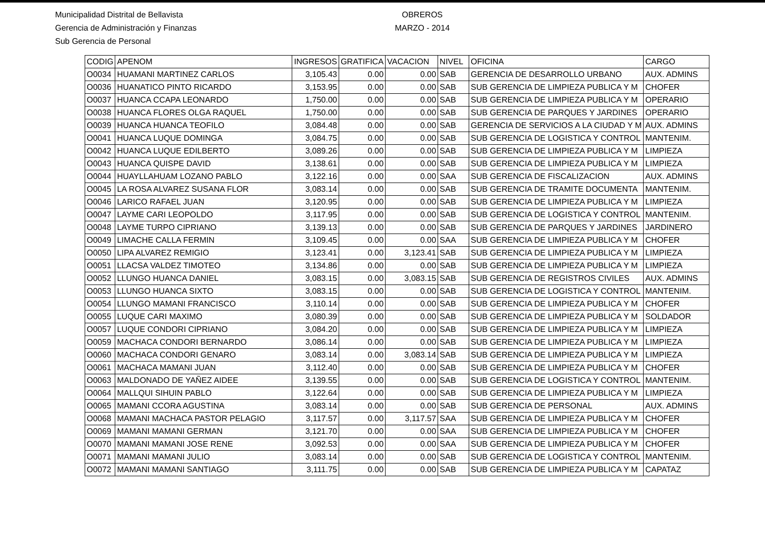Municipalidad Distrital de Bellavista
Gerencia de Administración y Finanzas
Sub Gerencia de Personal
OBREROS
MARZO - 2014
| CODIG | APENOM | INGRESOS | GRATIFICA | VACACION | NIVEL | OFICINA | CARGO |
| --- | --- | --- | --- | --- | --- | --- | --- |
| O0034 | HUAMANI MARTINEZ CARLOS | 3,105.43 | 0.00 | 0.00 | SAB | GERENCIA DE DESARROLLO URBANO | AUX. ADMINS |
| O0036 | HUANATICO PINTO RICARDO | 3,153.95 | 0.00 | 0.00 | SAB | SUB GERENCIA DE LIMPIEZA PUBLICA Y M | CHOFER |
| O0037 | HUANCA CCAPA LEONARDO | 1,750.00 | 0.00 | 0.00 | SAB | SUB GERENCIA DE LIMPIEZA PUBLICA Y M | OPERARIO |
| O0038 | HUANCA FLORES OLGA RAQUEL | 1,750.00 | 0.00 | 0.00 | SAB | SUB GERENCIA DE PARQUES Y JARDINES | OPERARIO |
| O0039 | HUANCA HUANCA TEOFILO | 3,084.48 | 0.00 | 0.00 | SAB | GERENCIA DE SERVICIOS A LA CIUDAD Y M | AUX. ADMINS |
| O0041 | HUANCA LUQUE DOMINGA | 3,084.75 | 0.00 | 0.00 | SAB | SUB GERENCIA DE LOGISTICA Y CONTROL | MANTENIM. |
| O0042 | HUANCA LUQUE EDILBERTO | 3,089.26 | 0.00 | 0.00 | SAB | SUB GERENCIA DE LIMPIEZA PUBLICA Y M | LIMPIEZA |
| O0043 | HUANCA QUISPE DAVID | 3,138.61 | 0.00 | 0.00 | SAB | SUB GERENCIA DE LIMPIEZA PUBLICA Y M | LIMPIEZA |
| O0044 | HUAYLLAHUAM LOZANO PABLO | 3,122.16 | 0.00 | 0.00 | SAA | SUB GERENCIA DE FISCALIZACION | AUX. ADMINS |
| O0045 | LA ROSA ALVAREZ SUSANA FLOR | 3,083.14 | 0.00 | 0.00 | SAB | SUB GERENCIA DE TRAMITE DOCUMENTA | MANTENIM. |
| O0046 | LARICO RAFAEL JUAN | 3,120.95 | 0.00 | 0.00 | SAB | SUB GERENCIA DE LIMPIEZA PUBLICA Y M | LIMPIEZA |
| O0047 | LAYME CARI LEOPOLDO | 3,117.95 | 0.00 | 0.00 | SAB | SUB GERENCIA DE LOGISTICA Y CONTROL | MANTENIM. |
| O0048 | LAYME TURPO CIPRIANO | 3,139.13 | 0.00 | 0.00 | SAB | SUB GERENCIA DE PARQUES Y JARDINES | JARDINERO |
| O0049 | LIMACHE CALLA FERMIN | 3,109.45 | 0.00 | 0.00 | SAA | SUB GERENCIA DE LIMPIEZA PUBLICA Y M | CHOFER |
| O0050 | LIPA ALVAREZ REMIGIO | 3,123.41 | 0.00 | 3,123.41 | SAB | SUB GERENCIA DE LIMPIEZA PUBLICA Y M | LIMPIEZA |
| O0051 | LLACSA VALDEZ TIMOTEO | 3,134.86 | 0.00 | 0.00 | SAB | SUB GERENCIA DE LIMPIEZA PUBLICA Y M | LIMPIEZA |
| O0052 | LLUNGO HUANCA DANIEL | 3,083.15 | 0.00 | 3,083.15 | SAB | SUB GERENCIA DE REGISTROS CIVILES | AUX. ADMINS |
| O0053 | LLUNGO HUANCA SIXTO | 3,083.15 | 0.00 | 0.00 | SAB | SUB GERENCIA DE LOGISTICA Y CONTROL | MANTENIM. |
| O0054 | LLUNGO MAMANI FRANCISCO | 3,110.14 | 0.00 | 0.00 | SAB | SUB GERENCIA DE LIMPIEZA PUBLICA Y M | CHOFER |
| O0055 | LUQUE CARI MAXIMO | 3,080.39 | 0.00 | 0.00 | SAB | SUB GERENCIA DE LIMPIEZA PUBLICA Y M | SOLDADOR |
| O0057 | LUQUE CONDORI CIPRIANO | 3,084.20 | 0.00 | 0.00 | SAB | SUB GERENCIA DE LIMPIEZA PUBLICA Y M | LIMPIEZA |
| O0059 | MACHACA CONDORI BERNARDO | 3,086.14 | 0.00 | 0.00 | SAB | SUB GERENCIA DE LIMPIEZA PUBLICA Y M | LIMPIEZA |
| O0060 | MACHACA CONDORI GENARO | 3,083.14 | 0.00 | 3,083.14 | SAB | SUB GERENCIA DE LIMPIEZA PUBLICA Y M | LIMPIEZA |
| O0061 | MACHACA MAMANI JUAN | 3,112.40 | 0.00 | 0.00 | SAB | SUB GERENCIA DE LIMPIEZA PUBLICA Y M | CHOFER |
| O0063 | MALDONADO DE YAÑEZ AIDEE | 3,139.55 | 0.00 | 0.00 | SAB | SUB GERENCIA DE LOGISTICA Y CONTROL | MANTENIM. |
| O0064 | MALLQUI SIHUIN PABLO | 3,122.64 | 0.00 | 0.00 | SAB | SUB GERENCIA DE LIMPIEZA PUBLICA Y M | LIMPIEZA |
| O0065 | MAMANI CCORA AGUSTINA | 3,083.14 | 0.00 | 0.00 | SAB | SUB GERENCIA DE PERSONAL | AUX. ADMINS |
| O0068 | MAMANI MACHACA PASTOR PELAGIO | 3,117.57 | 0.00 | 3,117.57 | SAA | SUB GERENCIA DE LIMPIEZA PUBLICA Y M | CHOFER |
| O0069 | MAMANI MAMANI GERMAN | 3,121.70 | 0.00 | 0.00 | SAA | SUB GERENCIA DE LIMPIEZA PUBLICA Y M | CHOFER |
| O0070 | MAMANI MAMANI JOSE RENE | 3,092.53 | 0.00 | 0.00 | SAA | SUB GERENCIA DE LIMPIEZA PUBLICA Y M | CHOFER |
| O0071 | MAMANI MAMANI JULIO | 3,083.14 | 0.00 | 0.00 | SAB | SUB GERENCIA DE LOGISTICA Y CONTROL | MANTENIM. |
| O0072 | MAMANI MAMANI SANTIAGO | 3,111.75 | 0.00 | 0.00 | SAB | SUB GERENCIA DE LIMPIEZA PUBLICA Y M | CAPATAZ |